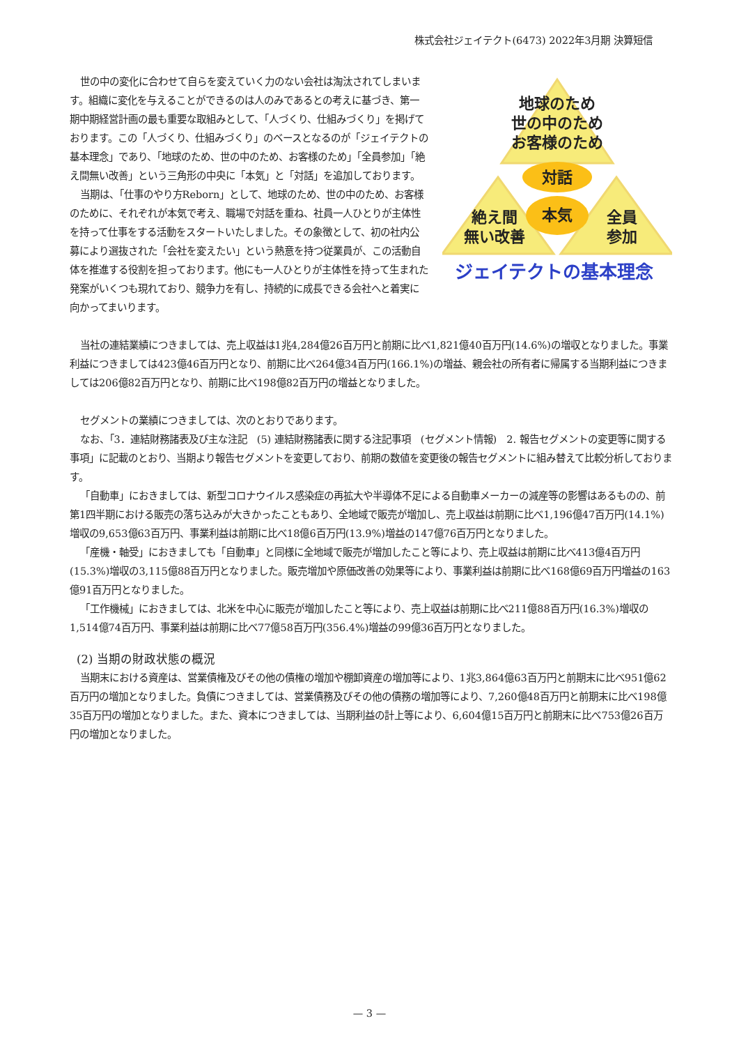株式会社ジェイテクト(6473) 2022年3月期 決算短信
地球のため
世の中のため
お客様のため
対話
本気
絶え間
無い改善
全員
参加
ジェイテクトの基本理念
世の中の変化に合わせて自らを変えていく力のない会社は淘汰されてしまいます。組織に変化を与えることができるのは人のみであるとの考えに基づき、第一期中期経営計画の最も重要な取組みとして、「人づくり、仕組みづくり」を掲げております。この「人づくり、仕組みづくり」のベースとなるのが「ジェイテクトの基本理念」であり、「地球のため、世の中のため、お客様のため」「全員参加」「絶え間無い改善」という三角形の中央に「本気」と「対話」を追加しております。
当期は、「仕事のやり方Reborn」として、地球のため、世の中のため、お客様のために、それぞれが本気で考え、職場で対話を重ね、社員一人ひとりが主体性を持って仕事をする活動をスタートいたしました。その象徴として、初の社内公募により選抜された「会社を変えたい」という熱意を持つ従業員が、この活動自体を推進する役割を担っております。他にも一人ひとりが主体性を持って生まれた発案がいくつも現れており、競争力を有し、持続的に成長できる会社へと着実に向かってまいります。
当社の連結業績につきましては、売上収益は1兆4,284億26百万円と前期に比べ1,821億40百万円(14.6%)の増収となりました。事業利益につきましては423億46百万円となり、前期に比べ264億34百万円(166.1%)の増益、親会社の所有者に帰属する当期利益につきましては206億82百万円となり、前期に比べ198億82百万円の増益となりました。
セグメントの業績につきましては、次のとおりであります。
なお、「3．連結財務諸表及び主な注記　(5) 連結財務諸表に関する注記事項　(セグメント情報)　2. 報告セグメントの変更等に関する事項」に記載のとおり、当期より報告セグメントを変更しており、前期の数値を変更後の報告セグメントに組み替えて比較分析しております。
「自動車」におきましては、新型コロナウイルス感染症の再拡大や半導体不足による自動車メーカーの減産等の影響はあるものの、前第1四半期における販売の落ち込みが大きかったこともあり、全地域で販売が増加し、売上収益は前期に比べ1,196億47百万円(14.1%)増収の9,653億63百万円、事業利益は前期に比べ18億6百万円(13.9%)増益の147億76百万円となりました。
「産機・軸受」におきましても「自動車」と同様に全地域で販売が増加したこと等により、売上収益は前期に比べ413億4百万円(15.3%)増収の3,115億88百万円となりました。販売増加や原価改善の効果等により、事業利益は前期に比べ168億69百万円増益の163億91百万円となりました。
「工作機械」におきましては、北米を中心に販売が増加したこと等により、売上収益は前期に比べ211億88百万円(16.3%)増収の1,514億74百万円、事業利益は前期に比べ77億58百万円(356.4%)増益の99億36百万円となりました。
(2) 当期の財政状態の概況
当期末における資産は、営業債権及びその他の債権の増加や棚卸資産の増加等により、1兆3,864億63百万円と前期末に比べ951億62百万円の増加となりました。負債につきましては、営業債務及びその他の債務の増加等により、7,260億48百万円と前期末に比べ198億35百万円の増加となりました。また、資本につきましては、当期利益の計上等により、6,604億15百万円と前期末に比べ753億26百万円の増加となりました。
— 3 —